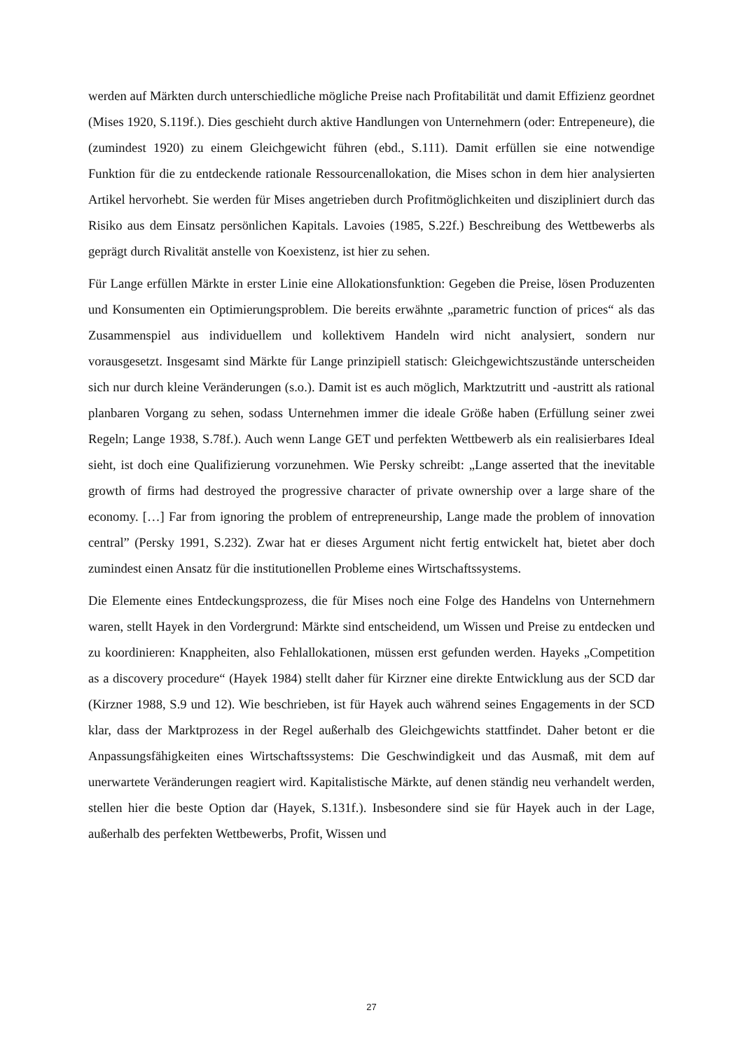werden auf Märkten durch unterschiedliche mögliche Preise nach Profitabilität und damit Effizienz geordnet (Mises 1920, S.119f.). Dies geschieht durch aktive Handlungen von Unternehmern (oder: Entrepeneure), die (zumindest 1920) zu einem Gleichgewicht führen (ebd., S.111). Damit erfüllen sie eine notwendige Funktion für die zu entdeckende rationale Ressourcenallokation, die Mises schon in dem hier analysierten Artikel hervorhebt. Sie werden für Mises angetrieben durch Profitmöglichkeiten und diszipliniert durch das Risiko aus dem Einsatz persönlichen Kapitals. Lavoies (1985, S.22f.) Beschreibung des Wettbewerbs als geprägt durch Rivalität anstelle von Koexistenz, ist hier zu sehen.
Für Lange erfüllen Märkte in erster Linie eine Allokationsfunktion: Gegeben die Preise, lösen Produzenten und Konsumenten ein Optimierungsproblem. Die bereits erwähnte „parametric function of prices“ als das Zusammenspiel aus individuellem und kollektivem Handeln wird nicht analysiert, sondern nur vorausgesetzt. Insgesamt sind Märkte für Lange prinzipiell statisch: Gleichgewichtszustände unterscheiden sich nur durch kleine Veränderungen (s.o.). Damit ist es auch möglich, Marktzutritt und -austritt als rational planbaren Vorgang zu sehen, sodass Unternehmen immer die ideale Größe haben (Erfüllung seiner zwei Regeln; Lange 1938, S.78f.). Auch wenn Lange GET und perfekten Wettbewerb als ein realisierbares Ideal sieht, ist doch eine Qualifizierung vorzunehmen. Wie Persky schreibt: „Lange asserted that the inevitable growth of firms had destroyed the progressive character of private ownership over a large share of the economy. […] Far from ignoring the problem of entrepreneurship, Lange made the problem of innovation central” (Persky 1991, S.232). Zwar hat er dieses Argument nicht fertig entwickelt hat, bietet aber doch zumindest einen Ansatz für die institutionellen Probleme eines Wirtschaftssystems.
Die Elemente eines Entdeckungsprozess, die für Mises noch eine Folge des Handelns von Unternehmern waren, stellt Hayek in den Vordergrund: Märkte sind entscheidend, um Wissen und Preise zu entdecken und zu koordinieren: Knappheiten, also Fehlallokationen, müssen erst gefunden werden. Hayeks „Competition as a discovery procedure“ (Hayek 1984) stellt daher für Kirzner eine direkte Entwicklung aus der SCD dar (Kirzner 1988, S.9 und 12). Wie beschrieben, ist für Hayek auch während seines Engagements in der SCD klar, dass der Marktprozess in der Regel außerhalb des Gleichgewichts stattfindet. Daher betont er die Anpassungsfähigkeiten eines Wirtschaftssystems: Die Geschwindigkeit und das Ausmaß, mit dem auf unerwartete Veränderungen reagiert wird. Kapitalistische Märkte, auf denen ständig neu verhandelt werden, stellen hier die beste Option dar (Hayek, S.131f.). Insbesondere sind sie für Hayek auch in der Lage, außerhalb des perfekten Wettbewerbs, Profit, Wissen und
27